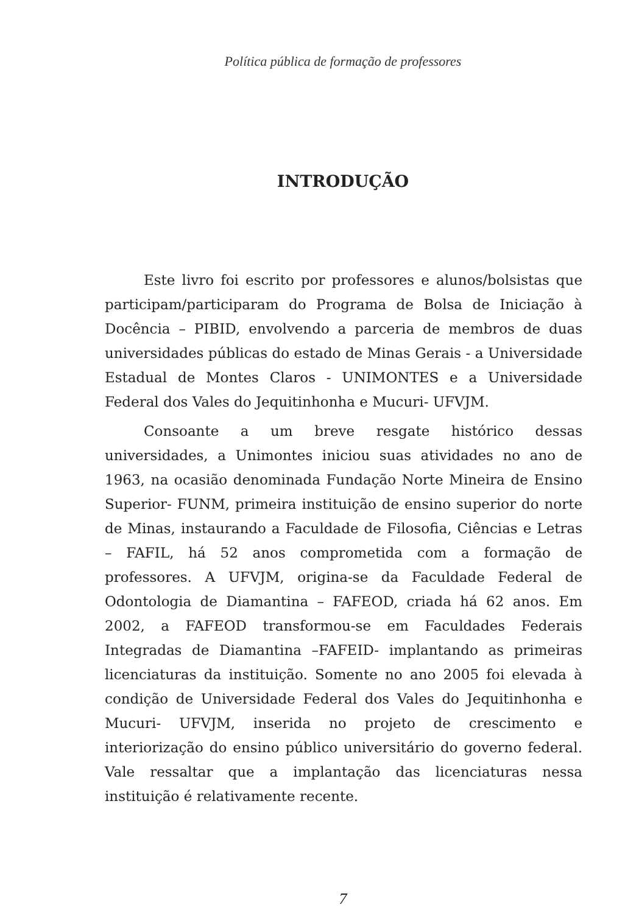Política pública de formação de professores
INTRODUÇÃO
Este livro foi escrito por professores e alunos/bolsistas que participam/participaram do Programa de Bolsa de Iniciação à Docência – PIBID, envolvendo a parceria de membros de duas universidades públicas do estado de Minas Gerais - a Universidade Estadual de Montes Claros - UNIMONTES e a Universidade Federal dos Vales do Jequitinhonha e Mucuri- UFVJM.
Consoante a um breve resgate histórico dessas universidades, a Unimontes iniciou suas atividades no ano de 1963, na ocasião denominada Fundação Norte Mineira de Ensino Superior- FUNM, primeira instituição de ensino superior do norte de Minas, instaurando a Faculdade de Filosofia, Ciências e Letras – FAFIL, há 52 anos comprometida com a formação de professores. A UFVJM, origina-se da Faculdade Federal de Odontologia de Diamantina – FAFEOD, criada há 62 anos. Em 2002, a FAFEOD transformou-se em Faculdades Federais Integradas de Diamantina –FAFEID- implantando as primeiras licenciaturas da instituição. Somente no ano 2005 foi elevada à condição de Universidade Federal dos Vales do Jequitinhonha e Mucuri- UFVJM, inserida no projeto de crescimento e interiorização do ensino público universitário do governo federal. Vale ressaltar que a implantação das licenciaturas nessa instituição é relativamente recente.
7